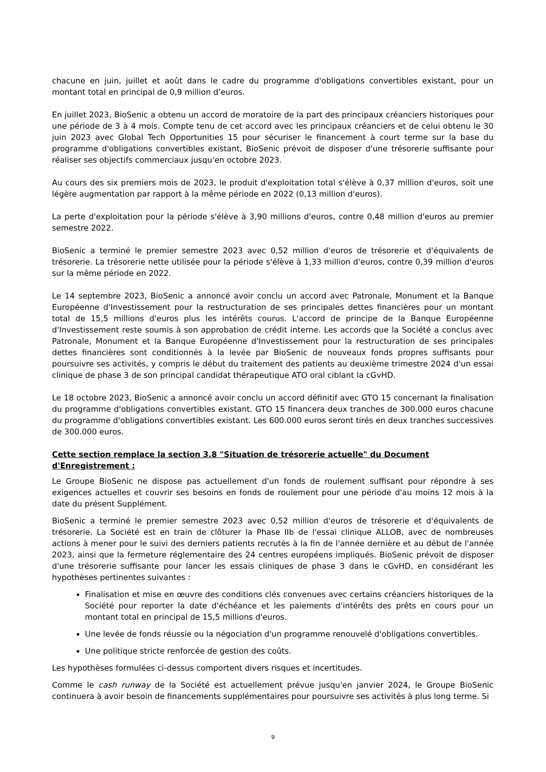chacune en juin, juillet et août dans le cadre du programme d'obligations convertibles existant, pour un montant total en principal de 0,9 million d'euros.
En juillet 2023, BioSenic a obtenu un accord de moratoire de la part des principaux créanciers historiques pour une période de 3 à 4 mois. Compte tenu de cet accord avec les principaux créanciers et de celui obtenu le 30 juin 2023 avec Global Tech Opportunities 15 pour sécuriser le financement à court terme sur la base du programme d'obligations convertibles existant, BioSenic prévoit de disposer d'une trésorerie suffisante pour réaliser ses objectifs commerciaux jusqu'en octobre 2023.
Au cours des six premiers mois de 2023, le produit d'exploitation total s'élève à 0,37 million d'euros, soit une légère augmentation par rapport à la même période en 2022 (0,13 million d'euros).
La perte d'exploitation pour la période s'élève à 3,90 millions d'euros, contre 0,48 million d'euros au premier semestre 2022.
BioSenic a terminé le premier semestre 2023 avec 0,52 million d'euros de trésorerie et d'équivalents de trésorerie. La trésorerie nette utilisée pour la période s'élève à 1,33 million d'euros, contre 0,39 million d'euros sur la même période en 2022.
Le 14 septembre 2023, BioSenic a annoncé avoir conclu un accord avec Patronale, Monument et la Banque Européenne d'Investissement pour la restructuration de ses principales dettes financières pour un montant total de 15,5 millions d'euros plus les intérêts courus. L'accord de principe de la Banque Européenne d'Investissement reste soumis à son approbation de crédit interne. Les accords que la Société a conclus avec Patronale, Monument et la Banque Européenne d'Investissement pour la restructuration de ses principales dettes financières sont conditionnés à la levée par BioSenic de nouveaux fonds propres suffisants pour poursuivre ses activités, y compris le début du traitement des patients au deuxième trimestre 2024 d'un essai clinique de phase 3 de son principal candidat thérapeutique ATO oral ciblant la cGvHD.
Le 18 octobre 2023, BioSenic a annoncé avoir conclu un accord définitif avec GTO 15 concernant la finalisation du programme d'obligations convertibles existant. GTO 15 financera deux tranches de 300.000 euros chacune du programme d'obligations convertibles existant. Les 600.000 euros seront tirés en deux tranches successives de 300.000 euros.
Cette section remplace la section 3.8 "Situation de trésorerie actuelle" du Document d'Enregistrement :
Le Groupe BioSenic ne dispose pas actuellement d'un fonds de roulement suffisant pour répondre à ses exigences actuelles et couvrir ses besoins en fonds de roulement pour une période d'au moins 12 mois à la date du présent Supplément.
BioSenic a terminé le premier semestre 2023 avec 0,52 million d'euros de trésorerie et d'équivalents de trésorerie. La Société est en train de clôturer la Phase IIb de l'essai clinique ALLOB, avec de nombreuses actions à mener pour le suivi des derniers patients recrutés à la fin de l'année dernière et au début de l'année 2023, ainsi que la fermeture réglementaire des 24 centres européens impliqués. BioSenic prévoit de disposer d'une trésorerie suffisante pour lancer les essais cliniques de phase 3 dans le cGvHD, en considérant les hypothèses pertinentes suivantes :
Finalisation et mise en œuvre des conditions clés convenues avec certains créanciers historiques de la Société pour reporter la date d'échéance et les paiements d'intérêts des prêts en cours pour un montant total en principal de 15,5 millions d'euros.
Une levée de fonds réussie ou la négociation d'un programme renouvelé d'obligations convertibles.
Une politique stricte renforcée de gestion des coûts.
Les hypothèses formulées ci-dessus comportent divers risques et incertitudes.
Comme le cash runway de la Société est actuellement prévue jusqu'en janvier 2024, le Groupe BioSenic continuera à avoir besoin de financements supplémentaires pour poursuivre ses activités à plus long terme. Si
9